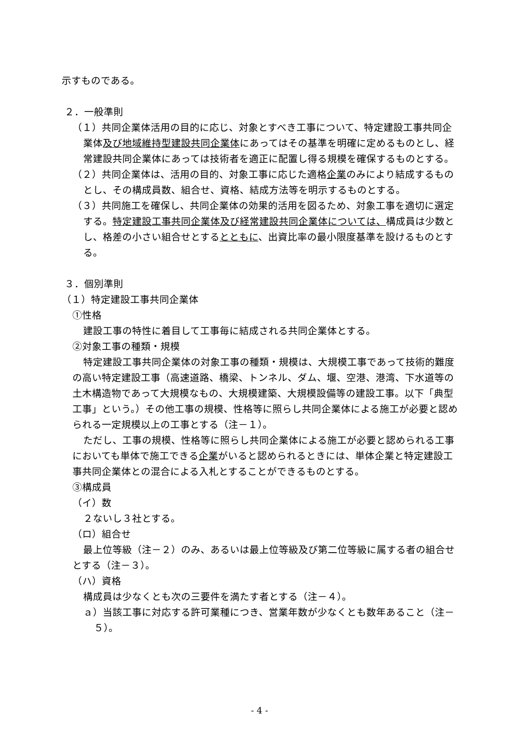示すものである。
２．一般準則
（１）共同企業体活用の目的に応じ、対象とすべき工事について、特定建設工事共同企業体及び地域維持型建設共同企業体にあってはその基準を明確に定めるものとし、経常建設共同企業体にあっては技術者を適正に配置し得る規模を確保するものとする。
（２）共同企業体は、活用の目的、対象工事に応じた適格企業のみにより結成するものとし、その構成員数、組合せ、資格、結成方法等を明示するものとする。
（３）共同施工を確保し、共同企業体の効果的活用を図るため、対象工事を適切に選定する。特定建設工事共同企業体及び経常建設共同企業体については、構成員は少数とし、格差の小さい組合せとするとともに、出資比率の最小限度基準を設けるものとする。
３．個別準則
（１）特定建設工事共同企業体
①性格
建設工事の特性に着目して工事毎に結成される共同企業体とする。
②対象工事の種類・規模
特定建設工事共同企業体の対象工事の種類・規模は、大規模工事であって技術的難度の高い特定建設工事（高速道路、橋梁、トンネル、ダム、堰、空港、港湾、下水道等の土木構造物であって大規模なもの、大規模建築、大規模設備等の建設工事。以下「典型工事」という。）その他工事の規模、性格等に照らし共同企業体による施工が必要と認められる一定規模以上の工事とする（注－１）。
ただし、工事の規模、性格等に照らし共同企業体による施工が必要と認められる工事においても単体で施工できる企業がいると認められるときには、単体企業と特定建設工事共同企業体との混合による入札とすることができるものとする。
③構成員
（イ）数
２ないし３社とする。
（ロ）組合せ
最上位等級（注－２）のみ、あるいは最上位等級及び第二位等級に属する者の組合せとする（注－３）。
（ハ）資格
構成員は少なくとも次の三要件を満たす者とする（注－４）。
ａ）当該工事に対応する許可業種につき、営業年数が少なくとも数年あること（注－５）。
- 4 -